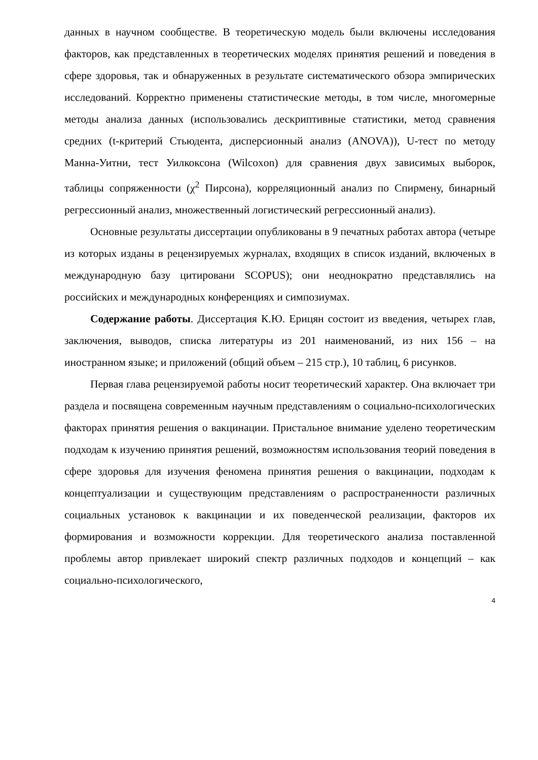данных в научном сообществе. В теоретическую модель были включены исследования факторов, как представленных в теоретических моделях принятия решений и поведения в сфере здоровья, так и обнаруженных в результате систематического обзора эмпирических исследований. Корректно применены статистические методы, в том числе, многомерные методы анализа данных (использовались дескриптивные статистики, метод сравнения средних (t-критерий Стьюдента, дисперсионный анализ (ANOVA)), U-тест по методу Манна-Уитни, тест Уилкоксона (Wilcoxon) для сравнения двух зависимых выборок, таблицы сопряженности (χ<sup>2</sup> Пирсона), корреляционный анализ по Спирмену, бинарный регрессионный анализ, множественный логистический регрессионный анализ).
Основные результаты диссертации опубликованы в 9 печатных работах автора (четыре из которых изданы в рецензируемых журналах, входящих в список изданий, включеных в международную базу цитировани SCOPUS); они неоднократно представлялись на российских и международных конференциях и симпозиумах.
Содержание работы. Диссертация К.Ю. Ерицян состоит из введения, четырех глав, заключения, выводов, списка литературы из 201 наименований, из них 156 – на иностранном языке; и приложений (общий объем – 215 стр.), 10 таблиц, 6 рисунков.
Первая глава рецензируемой работы носит теоретический характер. Она включает три раздела и посвящена современным научным представлениям о социально-психологических факторах принятия решения о вакцинации. Пристальное внимание уделено теоретическим подходам к изучению принятия решений, возможностям использования теорий поведения в сфере здоровья для изучения феномена принятия решения о вакцинации, подходам к концептуализации и существующим представлениям о распространенности различных социальных установок к вакцинации и их поведенческой реализации, факторов их формирования и возможности коррекции. Для теоретического анализа поставленной проблемы автор привлекает широкий спектр различных подходов и концепций – как социально-психологического,
4